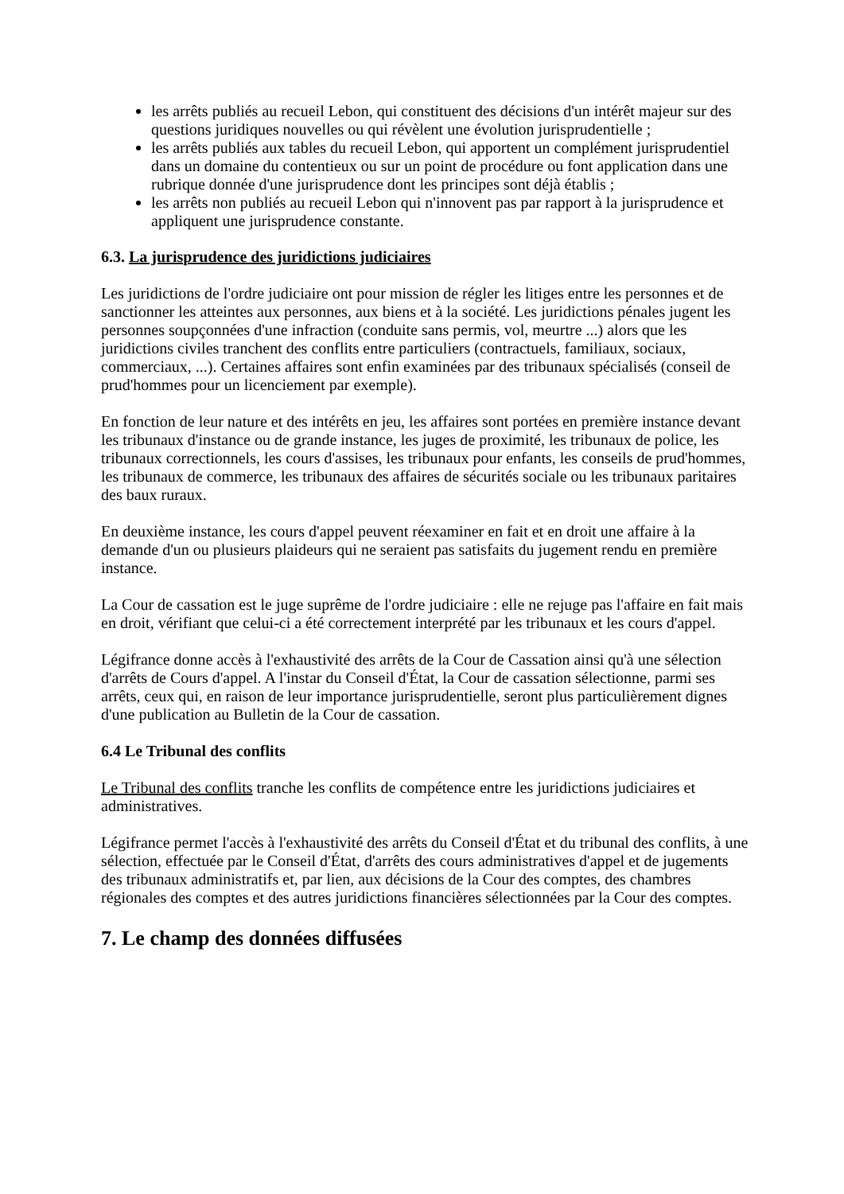les arrêts publiés au recueil Lebon, qui constituent des décisions d'un intérêt majeur sur des questions juridiques nouvelles ou qui révèlent une évolution jurisprudentielle ;
les arrêts publiés aux tables du recueil Lebon, qui apportent un complément jurisprudentiel dans un domaine du contentieux ou sur un point de procédure ou font application dans une rubrique donnée d'une jurisprudence dont les principes sont déjà établis ;
les arrêts non publiés au recueil Lebon qui n'innovent pas par rapport à la jurisprudence et appliquent une jurisprudence constante.
6.3. La jurisprudence des juridictions judiciaires
Les juridictions de l'ordre judiciaire ont pour mission de régler les litiges entre les personnes et de sanctionner les atteintes aux personnes, aux biens et à la société. Les juridictions pénales jugent les personnes soupçonnées d'une infraction (conduite sans permis, vol, meurtre ...) alors que les juridictions civiles tranchent des conflits entre particuliers (contractuels, familiaux, sociaux, commerciaux, ...). Certaines affaires sont enfin examinées par des tribunaux spécialisés (conseil de prud'hommes pour un licenciement par exemple).
En fonction de leur nature et des intérêts en jeu, les affaires sont portées en première instance devant les tribunaux d'instance ou de grande instance, les juges de proximité, les tribunaux de police, les tribunaux correctionnels, les cours d'assises, les tribunaux pour enfants, les conseils de prud'hommes, les tribunaux de commerce, les tribunaux des affaires de sécurités sociale ou les tribunaux paritaires des baux ruraux.
En deuxième instance, les cours d'appel peuvent réexaminer en fait et en droit une affaire à la demande d'un ou plusieurs plaideurs qui ne seraient pas satisfaits du jugement rendu en première instance.
La Cour de cassation est le juge suprême de l'ordre judiciaire : elle ne rejuge pas l'affaire en fait mais en droit, vérifiant que celui-ci a été correctement interprété par les tribunaux et les cours d'appel.
Légifrance donne accès à l'exhaustivité des arrêts de la Cour de Cassation ainsi qu'à une sélection d'arrêts de Cours d'appel. A l'instar du Conseil d'État, la Cour de cassation sélectionne, parmi ses arrêts, ceux qui, en raison de leur importance jurisprudentielle, seront plus particulièrement dignes d'une publication au Bulletin de la Cour de cassation.
6.4 Le Tribunal des conflits
Le Tribunal des conflits tranche les conflits de compétence entre les juridictions judiciaires et administratives.
Légifrance permet l'accès à l'exhaustivité des arrêts du Conseil d'État et du tribunal des conflits, à une sélection, effectuée par le Conseil d'État, d'arrêts des cours administratives d'appel et de jugements des tribunaux administratifs et, par lien, aux décisions de la Cour des comptes, des chambres régionales des comptes et des autres juridictions financières sélectionnées par la Cour des comptes.
7. Le champ des données diffusées